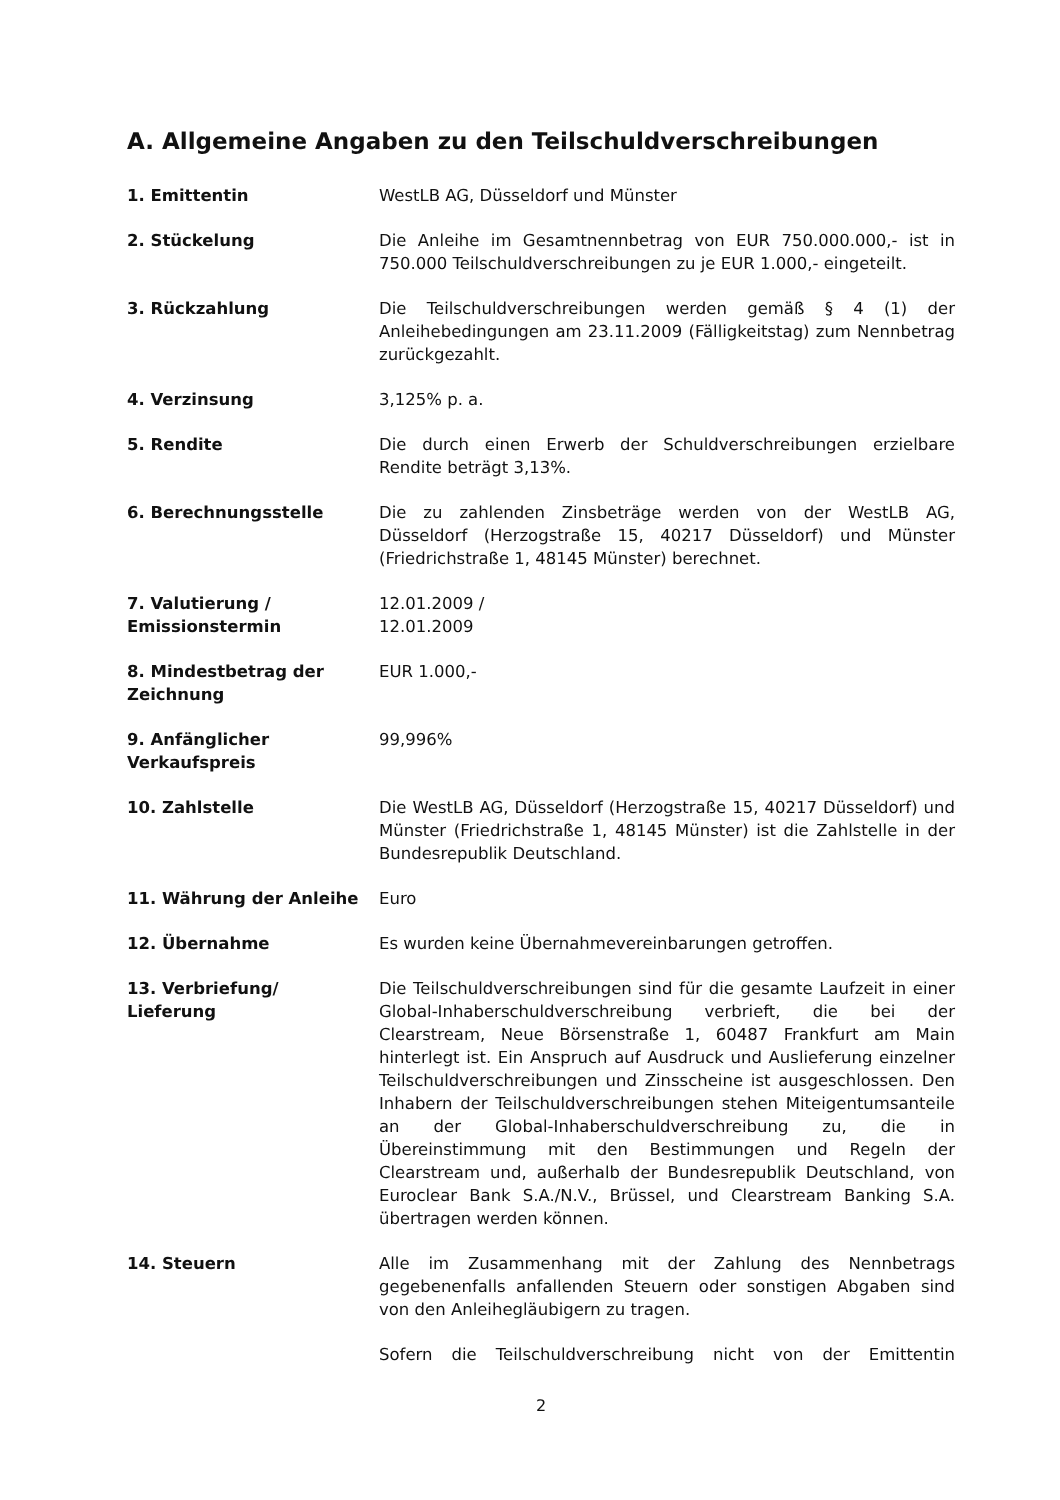A. Allgemeine Angaben zu den Teilschuldverschreibungen
1. Emittentin WestLB AG, Düsseldorf und Münster
2. Stückelung Die Anleihe im Gesamtnennbetrag von EUR 750.000.000,- ist in 750.000 Teilschuldverschreibungen zu je EUR 1.000,- eingeteilt.
3. Rückzahlung Die Teilschuldverschreibungen werden gemäß § 4 (1) der Anleihebedingungen am 23.11.2009 (Fälligkeitstag) zum Nennbetrag zurückgezahlt.
4. Verzinsung 3,125% p. a.
5. Rendite Die durch einen Erwerb der Schuldverschreibungen erzielbare Rendite beträgt 3,13%.
6. Berechnungsstelle Die zu zahlenden Zinsbeträge werden von der WestLB AG, Düsseldorf (Herzogstraße 15, 40217 Düsseldorf) und Münster (Friedrichstraße 1, 48145 Münster) berechnet.
7. Valutierung /
Emissionstermin
12.01.2009 /
12.01.2009
8. Mindestbetrag der Zeichnung
EUR 1.000,-
9. Anfänglicher
Verkaufspreis
99,996%
10. Zahlstelle Die WestLB AG, Düsseldorf (Herzogstraße 15, 40217 Düsseldorf) und Münster (Friedrichstraße 1, 48145 Münster) ist die Zahlstelle in der Bundesrepublik Deutschland.
11. Währung der Anleihe Euro
12. Übernahme Es wurden keine Übernahmevereinbarungen getroffen.
13. Verbriefung/
Lieferung
Die Teilschuldverschreibungen sind für die gesamte Laufzeit in einer Global-Inhaberschuldverschreibung verbrieft, die bei der Clearstream, Neue Börsenstraße 1, 60487 Frankfurt am Main hinterlegt ist. Ein Anspruch auf Ausdruck und Auslieferung einzelner Teilschuldverschreibungen und Zinsscheine ist ausgeschlossen. Den Inhabern der Teilschuldverschreibungen stehen Miteigentumsanteile an der Global-Inhaberschuldverschreibung zu, die in Übereinstimmung mit den Bestimmungen und Regeln der Clearstream und, außerhalb der Bundesrepublik Deutschland, von Euroclear Bank S.A./N.V., Brüssel, und Clearstream Banking S.A. übertragen werden können.
14. Steuern Alle im Zusammenhang mit der Zahlung des Nennbetrags gegebenenfalls anfallenden Steuern oder sonstigen Abgaben sind von den Anleihegläubigern zu tragen.
Sofern die Teilschuldverschreibung nicht von der Emittentin
2